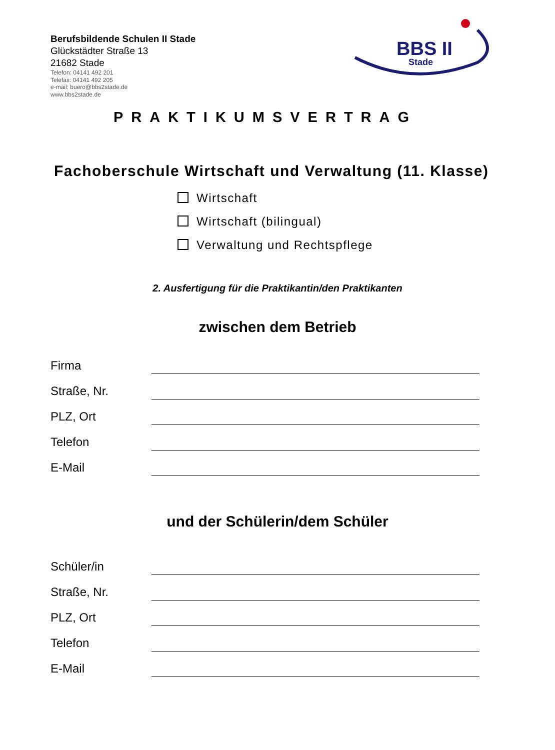Berufsbildende Schulen II Stade
Glückstädter Straße 13
21682 Stade
Telefon: 04141 492 201
Telefax: 04141 492 205
e-mail: buero@bbs2stade.de
www.bbs2stade.de
BBS II
Stade
PRAKTIKUMSVERTRAG
Fachoberschule Wirtschaft und Verwaltung (11. Klasse)
Wirtschaft
Wirtschaft (bilingual)
Verwaltung und Rechtspflege
2. Ausfertigung für die Praktikantin/den Praktikanten
zwischen dem Betrieb
Firma
Straße, Nr.
PLZ, Ort
Telefon
E-Mail
und der Schülerin/dem Schüler
Schüler/in
Straße, Nr.
PLZ, Ort
Telefon
E-Mail